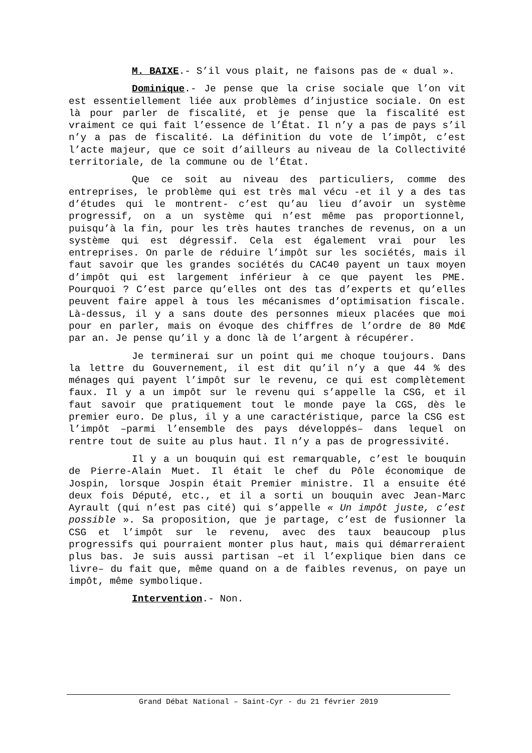M. BAIXE.- S’il vous plait, ne faisons pas de « dual ».
Dominique.- Je pense que la crise sociale que l’on vit est essentiellement liée aux problèmes d’injustice sociale. On est là pour parler de fiscalité, et je pense que la fiscalité est vraiment ce qui fait l’essence de l’État. Il n’y a pas de pays s’il n’y a pas de fiscalité. La définition du vote de l’impôt, c’est l’acte majeur, que ce soit d’ailleurs au niveau de la Collectivité territoriale, de la commune ou de l’État.
Que ce soit au niveau des particuliers, comme des entreprises, le problème qui est très mal vécu -et il y a des tas d’études qui le montrent- c’est qu’au lieu d’avoir un système progressif, on a un système qui n’est même pas proportionnel, puisqu’à la fin, pour les très hautes tranches de revenus, on a un système qui est dégressif. Cela est également vrai pour les entreprises. On parle de réduire l’impôt sur les sociétés, mais il faut savoir que les grandes sociétés du CAC40 payent un taux moyen d’impôt qui est largement inférieur à ce que payent les PME. Pourquoi ? C’est parce qu’elles ont des tas d’experts et qu’elles peuvent faire appel à tous les mécanismes d’optimisation fiscale. Là-dessus, il y a sans doute des personnes mieux placées que moi pour en parler, mais on évoque des chiffres de l’ordre de 80 Md€ par an. Je pense qu’il y a donc là de l’argent à récupérer.
Je terminerai sur un point qui me choque toujours. Dans la lettre du Gouvernement, il est dit qu’il n’y a que 44 % des ménages qui payent l’impôt sur le revenu, ce qui est complètement faux. Il y a un impôt sur le revenu qui s’appelle la CSG, et il faut savoir que pratiquement tout le monde paye la CGS, dès le premier euro. De plus, il y a une caractéristique, parce la CSG est l’impôt –parmi l’ensemble des pays développés– dans lequel on rentre tout de suite au plus haut. Il n’y a pas de progressivité.
Il y a un bouquin qui est remarquable, c’est le bouquin de Pierre-Alain Muet. Il était le chef du Pôle économique de Jospin, lorsque Jospin était Premier ministre. Il a ensuite été deux fois Député, etc., et il a sorti un bouquin avec Jean-Marc Ayrault (qui n’est pas cité) qui s’appelle « Un impôt juste, c’est possible ». Sa proposition, que je partage, c’est de fusionner la CSG et l’impôt sur le revenu, avec des taux beaucoup plus progressifs qui pourraient monter plus haut, mais qui démarreraient plus bas. Je suis aussi partisan –et il l’explique bien dans ce livre– du fait que, même quand on a de faibles revenus, on paye un impôt, même symbolique.
Intervention.- Non.
Grand Débat National – Saint-Cyr - du 21 février 2019